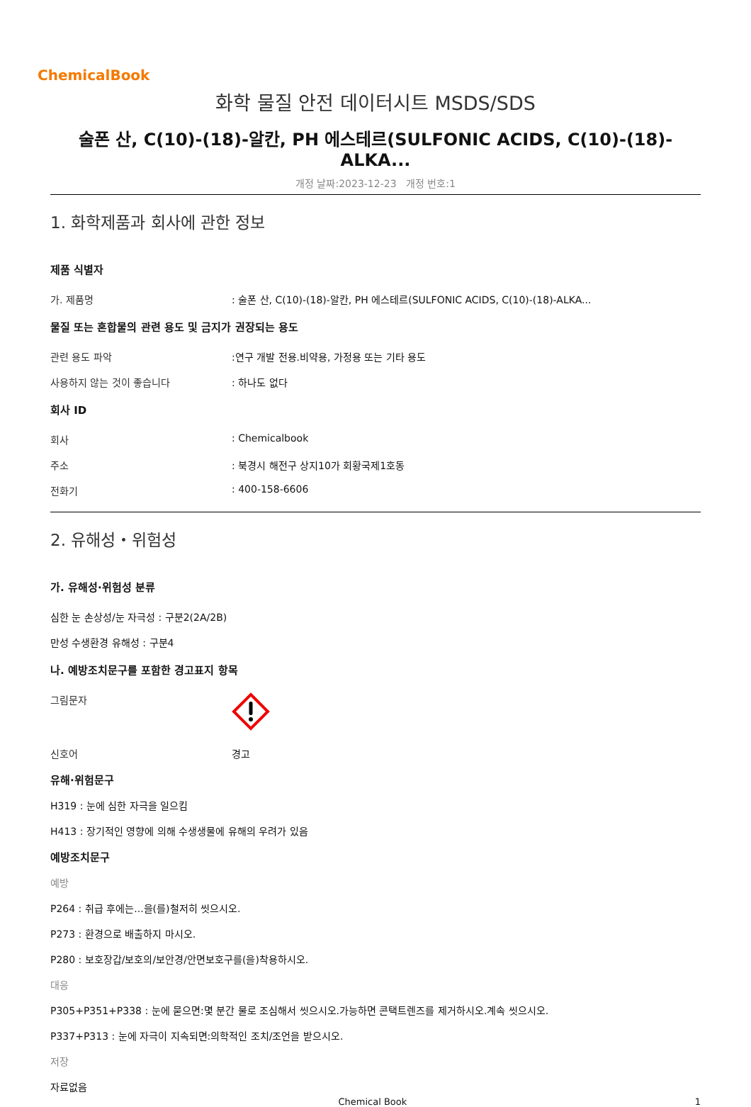ChemicalBook
화학 물질 안전 데이터시트 MSDS/SDS
술폰 산, C(10)-(18)-알칸, PH 에스테르(SULFONIC ACIDS, C(10)-(18)-ALKA...
개정 날짜:2023-12-23 개정 번호:1
1. 화학제품과 회사에 관한 정보
제품 식별자
가. 제품명: 술폰 산, C(10)-(18)-알칸, PH 에스테르(SULFONIC ACIDS, C(10)-(18)-ALKA...
물질 또는 혼합물의 관련 용도 및 금지가 권장되는 용도
관련 용도 파악:연구 개발 전용.비약용, 가정용 또는 기타 용도
사용하지 않는 것이 좋습니다: 하나도 없다
회사 ID
회사: Chemicalbook
주소: 북경시 해전구 상지10가 회황국제1호동
전화기: 400-158-6606
2. 유해성・위험성
가. 유해성·위험성 분류
심한 눈 손상성/눈 자극성 : 구분2(2A/2B)
만성 수생환경 유해성 : 구분4
나. 예방조치문구를 포함한 경고표지 항목
그림문자
신호어 경고
유해·위험문구
H319 : 눈에 심한 자극을 일으킴
H413 : 장기적인 영향에 의해 수생생물에 유해의 우려가 있음
예방조치문구
예방
P264 : 취급 후에는...을(를)철저히 씻으시오.
P273 : 환경으로 배출하지 마시오.
P280 : 보호장갑/보호의/보안경/안면보호구를(을)착용하시오.
대응
P305+P351+P338 : 눈에 묻으면:몇 분간 물로 조심해서 씻으시오.가능하면 콘택트렌즈를 제거하시오.계속 씻으시오.
P337+P313 : 눈에 자극이 지속되면:의학적인 조치/조언을 받으시오.
저장
자료없음
Chemical Book 1